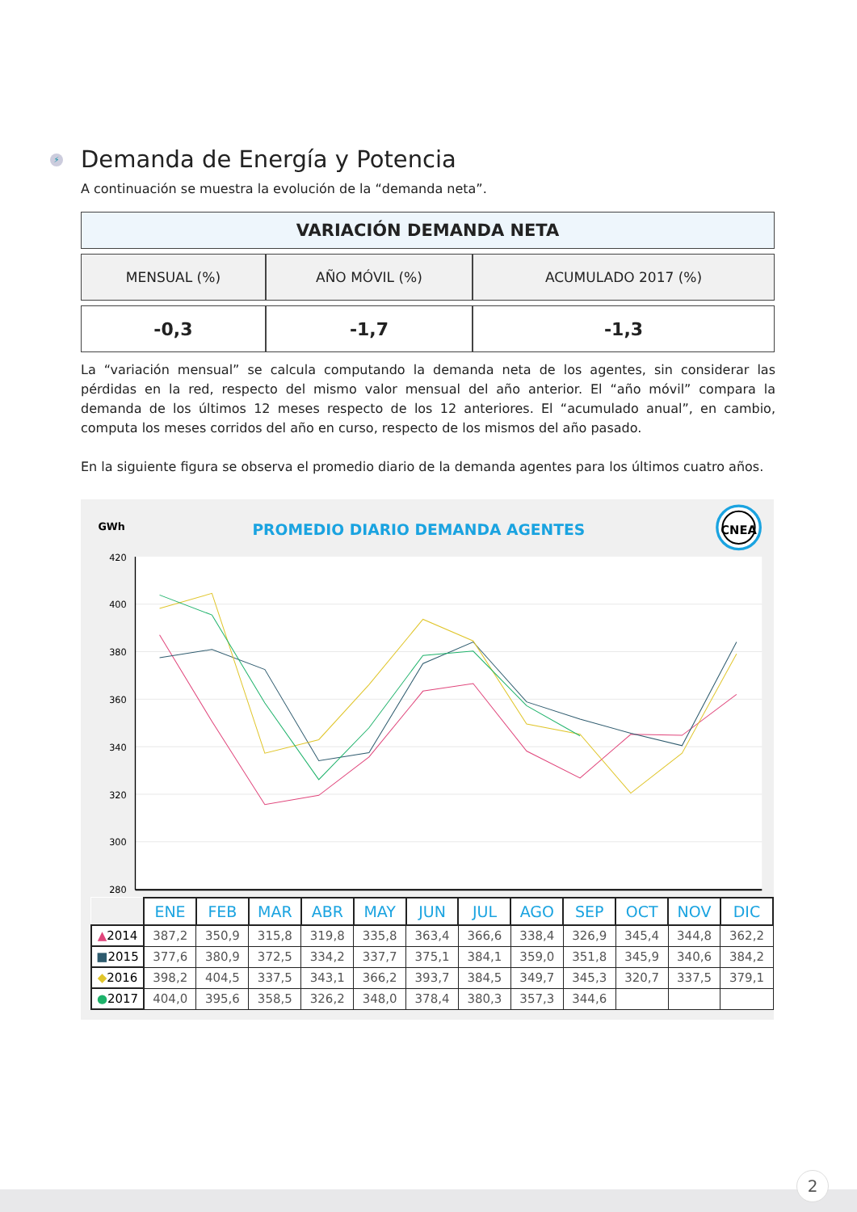⚡ Demanda de Energía y Potencia
A continuación se muestra la evolución de la “demanda neta”.
| VARIACIÓN DEMANDA NETA | | |
| MENSUAL (%) | AÑO MÓVIL (%) | ACUMULADO 2017 (%) |
| -0,3 | -1,7 | -1,3 |
La “variación mensual” se calcula computando la demanda neta de los agentes, sin considerar las pérdidas en la red, respecto del mismo valor mensual del año anterior. El “año móvil” compara la demanda de los últimos 12 meses respecto de los 12 anteriores. El “acumulado anual”, en cambio, computa los meses corridos del año en curso, respecto de los mismos del año pasado.
En la siguiente figura se observa el promedio diario de la demanda agentes para los últimos cuatro años.
420
400
380
360
340
320
300
280
GWh
PROMEDIO DIARIO DEMANDA AGENTES
CNEA
| | ENE | FEB | MAR | ABR | MAY | JUN | JUL | AGO | SEP | OCT | NOV | DIC |
| --- | --- | --- | --- | --- | --- | --- | --- | --- | --- | --- | --- | --- |
| ▲ 2014 | 387,2 | 350,9 | 315,8 | 319,8 | 335,8 | 363,4 | 366,6 | 338,4 | 326,9 | 345,4 | 344,8 | 362,2 |
| ■ 2015 | 377,6 | 380,9 | 372,5 | 334,2 | 337,7 | 375,1 | 384,1 | 359,0 | 351,8 | 345,9 | 340,6 | 384,2 |
| ◆ 2016 | 398,2 | 404,5 | 337,5 | 343,1 | 366,2 | 393,7 | 384,5 | 349,7 | 345,3 | 320,7 | 337,5 | 379,1 |
| ● 2017 | 404,0 | 395,6 | 358,5 | 326,2 | 348,0 | 378,4 | 380,3 | 357,3 | 344,6 | | | |
2